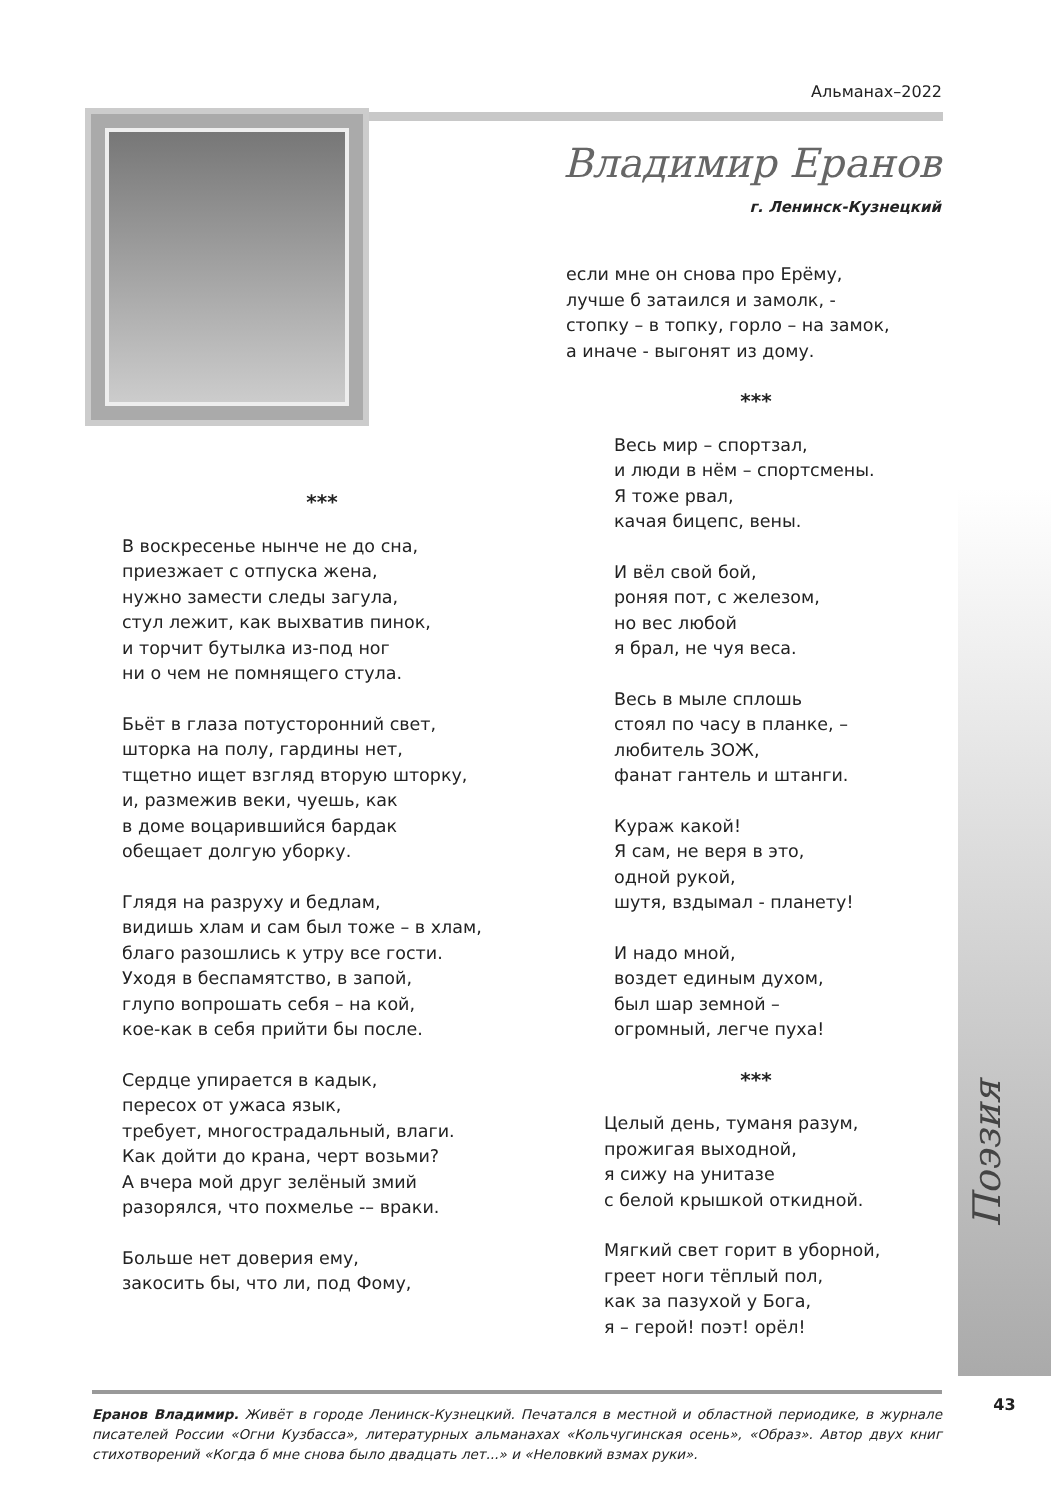Альманах–2022
Владимир Еранов
г. Ленинск-Кузнецкий
***
В воскресенье нынче не до сна,
приезжает с отпуска жена,
нужно замести следы загула,
стул лежит, как выхватив пинок,
и торчит бутылка из-под ног
ни о чем не помнящего стула.
Бьёт в глаза потусторонний свет,
шторка на полу, гардины нет,
тщетно ищет взгляд вторую шторку,
и, размежив веки, чуешь, как
в доме воцарившийся бардак
обещает долгую уборку.
Глядя на разруху и бедлам,
видишь хлам и сам был тоже – в хлам,
благо разошлись к утру все гости.
Уходя в беспамятство, в запой,
глупо вопрошать себя – на кой,
кое-как в себя прийти бы после.
Сердце упирается в кадык,
пересох от ужаса язык,
требует, многострадальный, влаги.
Как дойти до крана, черт возьми?
А вчера мой друг зелёный змий
разорялся, что похмелье -– враки.
Больше нет доверия ему,
закосить бы, что ли, под Фому,
если мне он снова про Ерёму,
лучше б затаился и замолк, -
стопку – в топку, горло – на замок,
а иначе - выгонят из дому.
***
Весь мир – спортзал,
и люди в нём – спортсмены.
Я тоже рвал,
качая бицепс, вены.
И вёл свой бой,
роняя пот, с железом,
но вес любой
я брал, не чуя веса.
Весь в мыле сплошь
стоял по часу в планке, –
любитель ЗОЖ,
фанат гантель и штанги.
Кураж какой!
Я сам, не веря в это,
одной рукой,
шутя, вздымал - планету!
И надо мной,
воздет единым духом,
был шар земной –
огромный, легче пуха!
***
Целый день, туманя разум,
прожигая выходной,
я сижу на унитазе
с белой крышкой откидной.
Мягкий свет горит в уборной,
греет ноги тёплый пол,
как за пазухой у Бога,
я – герой! поэт! орёл!
Поэзия
43
Еранов Владимир. Живёт в городе Ленинск-Кузнецкий. Печатался в местной и областной периодике, в журнале писателей России «Огни Кузбасса», литературных альманахах «Кольчугинская осень», «Образ». Автор двух книг стихотворений «Когда б мне снова было двадцать лет...» и «Неловкий взмах руки».